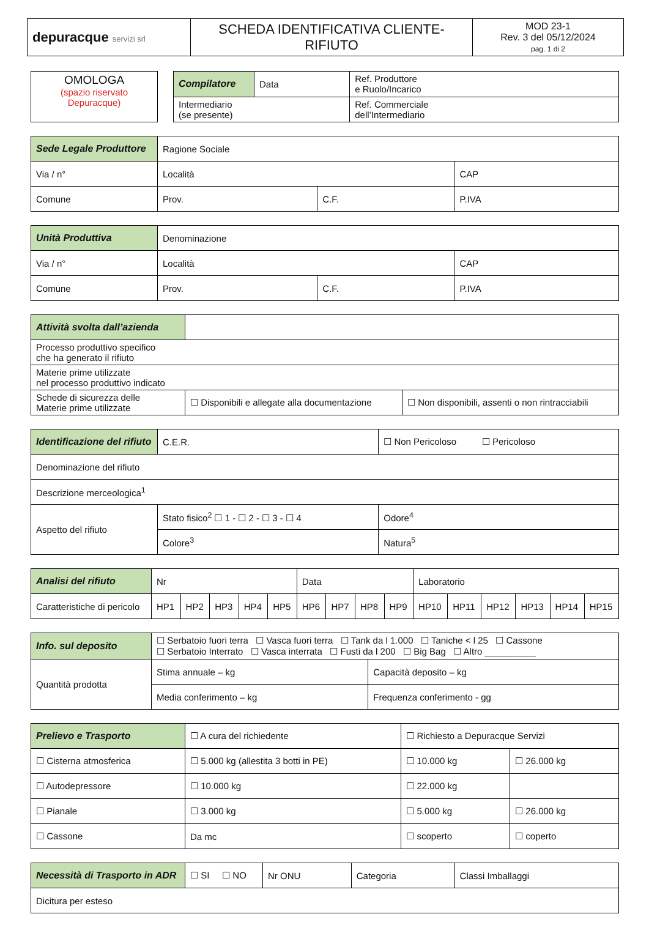| depuracque servizi srl | SCHEDA IDENTIFICATIVA CLIENTE-RIFIUTO | MOD 23-1 Rev. 3 del 05/12/2024 pag. 1 di 2 |
| OMOLOGA (spazio riservato Depuracque) |
| Compilatore | Data | Ref. Produttore e Ruolo/Incarico |
| Intermediario (se presente) | | Ref. Commerciale dell’Intermediario |
| Sede Legale Produttore | Ragione Sociale | | | |
| Via / n° | | Località | | CAP |
| Comune | | Prov. | C.F. | P.IVA |
| Unità Produttiva | Denominazione | | | |
| Via / n° | | Località | | CAP |
| Comune | | Prov. | C.F. | P.IVA |
| Attività svolta dall’azienda | | |
| Processo produttivo specifico che ha generato il rifiuto | | |
| Materie prime utilizzate nel processo produttivo indicato | | |
| Schede di sicurezza delle Materie prime utilizzate | ☐ Disponibili e allegate alla documentazione | ☐ Non disponibili, assenti o non rintracciabili |
| Identificazione del rifiuto | C.E.R. | ☐ Non Pericoloso ☐ Pericoloso | |
| Denominazione del rifiuto | | | |
| Descrizione merceologica<sup>1</sup> | | | |
| Aspetto del rifiuto | Stato fisico<sup>2</sup> ☐ 1 - ☐ 2 - ☐ 3 - ☐ 4 | | Odore<sup>4</sup> |
| | Colore<sup>3</sup> | | Natura<sup>5</sup> |
| Analisi del rifiuto | Nr | | | | | Data | | | | Laboratorio | | | | | |
| Caratteristiche di pericolo | HP1 | HP2 | HP3 | HP4 | HP5 | HP6 | HP7 | HP8 | HP9 | HP10 | HP11 | HP12 | HP13 | HP14 | HP15 |
| Info. sul deposito | ☐ Serbatoio fuori terra ☐ Vasca fuori terra ☐ Tank da l 1.000 ☐ Taniche < l 25 ☐ Cassone ☐ Serbatoio Interrato ☐ Vasca interrata ☐ Fusti da l 200 ☐ Big Bag ☐ Altro __________ | |
| Quantità prodotta | Stima annuale – kg | Capacità deposito – kg |
| | Media conferimento – kg | Frequenza conferimento - gg |
| Prelievo e Trasporto | ☐ A cura del richiedente | ☐ Richiesto a Depuracque Servizi | |
| ☐ Cisterna atmosferica | ☐ 5.000 kg (allestita 3 botti in PE) | ☐ 10.000 kg | ☐ 26.000 kg |
| ☐ Autodepressore | ☐ 10.000 kg | ☐ 22.000 kg | |
| ☐ Pianale | ☐ 3.000 kg | ☐ 5.000 kg | ☐ 26.000 kg |
| ☐ Cassone | Da mc | ☐ scoperto | ☐ coperto |
| Necessità di Trasporto in ADR | ☐ SI ☐ NO | Nr ONU | Categoria | Classi Imballaggi |
| Dicitura per esteso | | | | |